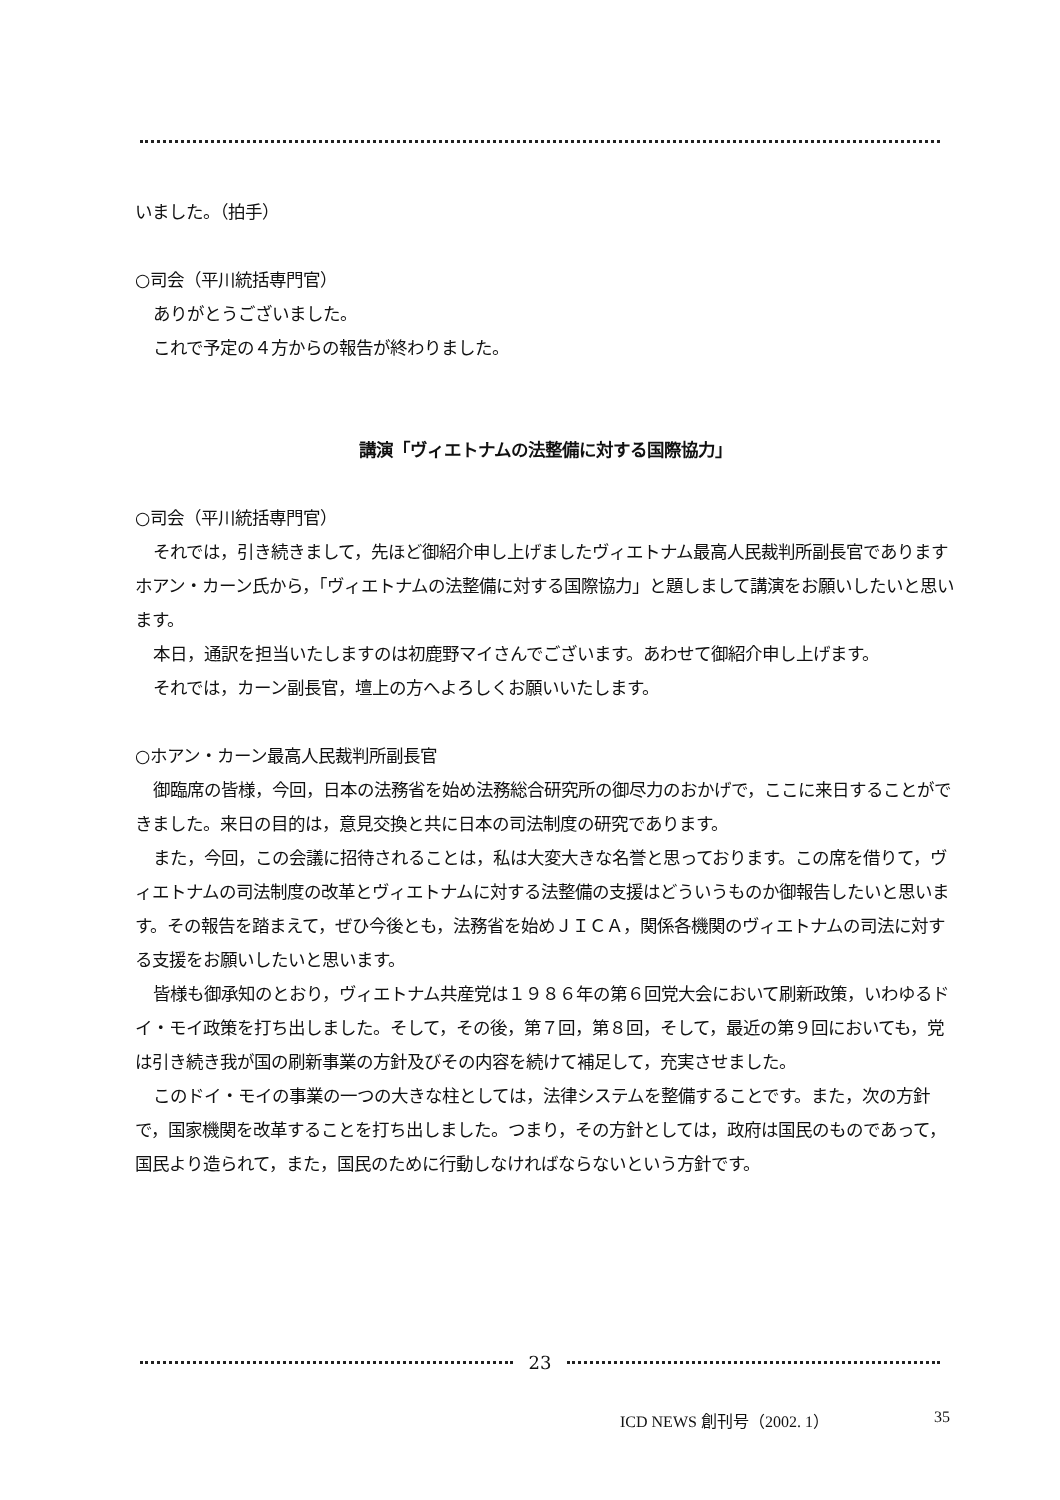いました。（拍手）
○司会（平川統括専門官）
ありがとうございました。
これで予定の４方からの報告が終わりました。
講演「ヴィエトナムの法整備に対する国際協力」
○司会（平川統括専門官）
それでは，引き続きまして，先ほど御紹介申し上げましたヴィエトナム最高人民裁判所副長官でありますホアン・カーン氏から，「ヴィエトナムの法整備に対する国際協力」と題しまして講演をお願いしたいと思います。
本日，通訳を担当いたしますのは初鹿野マイさんでございます。あわせて御紹介申し上げます。
それでは，カーン副長官，壇上の方へよろしくお願いいたします。
○ホアン・カーン最高人民裁判所副長官
御臨席の皆様，今回，日本の法務省を始め法務総合研究所の御尽力のおかげで，ここに来日することができました。来日の目的は，意見交換と共に日本の司法制度の研究であります。
また，今回，この会議に招待されることは，私は大変大きな名誉と思っております。この席を借りて，ヴィエトナムの司法制度の改革とヴィエトナムに対する法整備の支援はどういうものか御報告したいと思います。その報告を踏まえて，ぜひ今後とも，法務省を始めＪＩＣＡ，関係各機関のヴィエトナムの司法に対する支援をお願いしたいと思います。
皆様も御承知のとおり，ヴィエトナム共産党は１９８６年の第６回党大会において刷新政策，いわゆるドイ・モイ政策を打ち出しました。そして，その後，第７回，第８回，そして，最近の第９回においても，党は引き続き我が国の刷新事業の方針及びその内容を続けて補足して，充実させました。
このドイ・モイの事業の一つの大きな柱としては，法律システムを整備することです。また，次の方針で，国家機関を改革することを打ち出しました。つまり，その方針としては，政府は国民のものであって，国民より造られて，また，国民のために行動しなければならないという方針です。
23
ICD NEWS 創刊号（2002. 1） 35